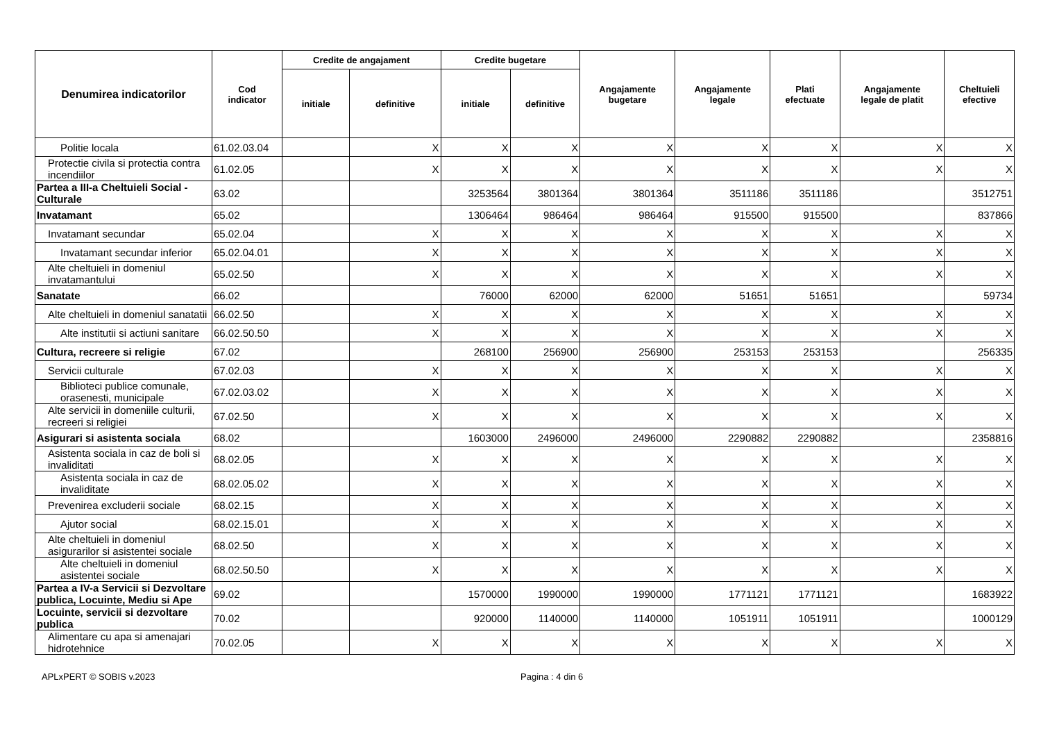| Denumirea indicatorilor | Cod indicator | Credite de angajament | | Credite bugetare | | Angajamente bugetare | Angajamente legale | Plati efectuate | Angajamente legale de platit | Cheltuieli efective |
| --- | --- | --- | --- | --- | --- | --- | --- | --- | --- | --- |
| | | initiale | definitive | initiale | definitive | | | | | |
| Politie locala | 61.02.03.04 | | X | X | X | X | X | X | X | X |
| Protectie civila si protectia contra incendiilor | 61.02.05 | | X | X | X | X | X | X | X | X |
| Partea a III-a Cheltuieli Social - Culturale | 63.02 | | | 3253564 | 3801364 | 3801364 | 3511186 | 3511186 | | 3512751 |
| Invatamant | 65.02 | | | 1306464 | 986464 | 986464 | 915500 | 915500 | | 837866 |
| Invatamant secundar | 65.02.04 | | X | X | X | X | X | X | X | X |
| Invatamant secundar inferior | 65.02.04.01 | | X | X | X | X | X | X | X | X |
| Alte cheltuieli in domeniul invatamantului | 65.02.50 | | X | X | X | X | X | X | X | X |
| Sanatate | 66.02 | | | 76000 | 62000 | 62000 | 51651 | 51651 | | 59734 |
| Alte cheltuieli in domeniul sanatatii | 66.02.50 | | X | X | X | X | X | X | X | X |
| Alte institutii si actiuni sanitare | 66.02.50.50 | | X | X | X | X | X | X | X | X |
| Cultura, recreere si religie | 67.02 | | | 268100 | 256900 | 256900 | 253153 | 253153 | | 256335 |
| Servicii culturale | 67.02.03 | | X | X | X | X | X | X | X | X |
| Biblioteci publice comunale, orasenesti, municipale | 67.02.03.02 | | X | X | X | X | X | X | X | X |
| Alte servicii in domeniile culturii, recreeri si religiei | 67.02.50 | | X | X | X | X | X | X | X | X |
| Asigurari si asistenta sociala | 68.02 | | | 1603000 | 2496000 | 2496000 | 2290882 | 2290882 | | 2358816 |
| Asistenta sociala in caz de boli si invaliditati | 68.02.05 | | X | X | X | X | X | X | X | X |
| Asistenta sociala in caz de invaliditate | 68.02.05.02 | | X | X | X | X | X | X | X | X |
| Prevenirea excluderii sociale | 68.02.15 | | X | X | X | X | X | X | X | X |
| Ajutor social | 68.02.15.01 | | X | X | X | X | X | X | X | X |
| Alte cheltuieli in domeniul asigurarilor si asistentei sociale | 68.02.50 | | X | X | X | X | X | X | X | X |
| Alte cheltuieli in domeniul asistentei sociale | 68.02.50.50 | | X | X | X | X | X | X | X | X |
| Partea a IV-a Servicii si Dezvoltare publica, Locuinte, Mediu si Ape | 69.02 | | | 1570000 | 1990000 | 1990000 | 1771121 | 1771121 | | 1683922 |
| Locuinte, servicii si dezvoltare publica | 70.02 | | | 920000 | 1140000 | 1140000 | 1051911 | 1051911 | | 1000129 |
| Alimentare cu apa si amenajari hidrotehnice | 70.02.05 | | X | X | X | X | X | X | X | X |
APLxPERT © SOBIS v.2023 Pagina : 4 din 6